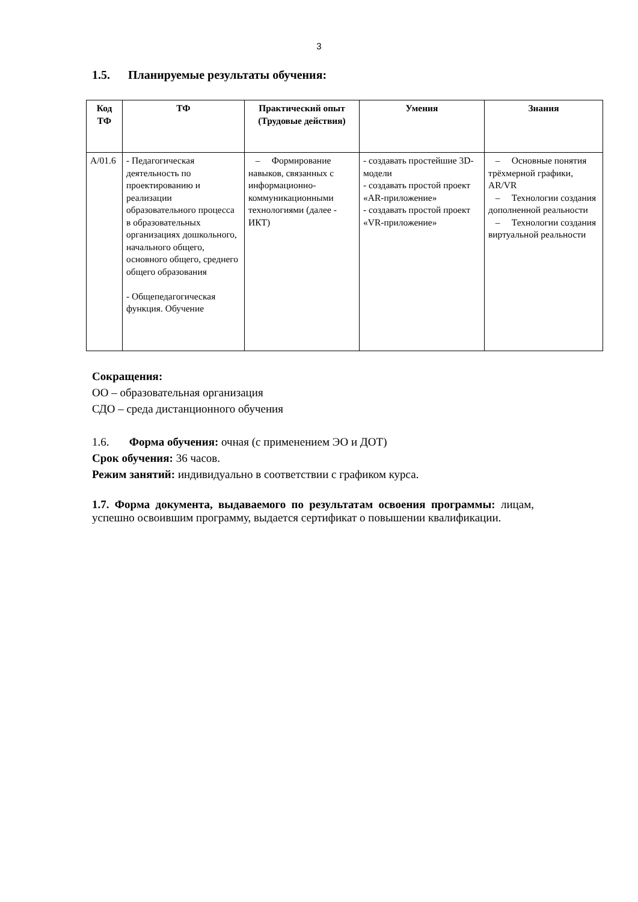3
1.5. Планируемые результаты обучения:
| Код ТФ | ТФ | Практический опыт (Трудовые действия) | Умения | Знания |
| --- | --- | --- | --- | --- |
| А/01.6 | - Педагогическая деятельность по проектированию и реализации образовательного процесса в образовательных организациях дошкольного, начального общего, основного общего, среднего общего образования - Общепедагогическая функция. Обучение | – Формирование навыков, связанных с информационно-коммуникационными технологиями (далее - ИКТ) | - создавать простейшие 3D-модели - создавать простой проект «AR-приложение» - создавать простой проект «VR-приложение» | – Основные понятия трёхмерной графики, AR/VR – Технологии создания дополненной реальности – Технологии создания виртуальной реальности |
Сокращения:
ОО – образовательная организация
СДО – среда дистанционного обучения
1.6. Форма обучения: очная (с применением ЭО и ДОТ)
Срок обучения: 36 часов.
Режим занятий: индивидуально в соответствии с графиком курса.
1.7. Форма документа, выдаваемого по результатам освоения программы: лицам, успешно освоившим программу, выдается сертификат о повышении квалификации.